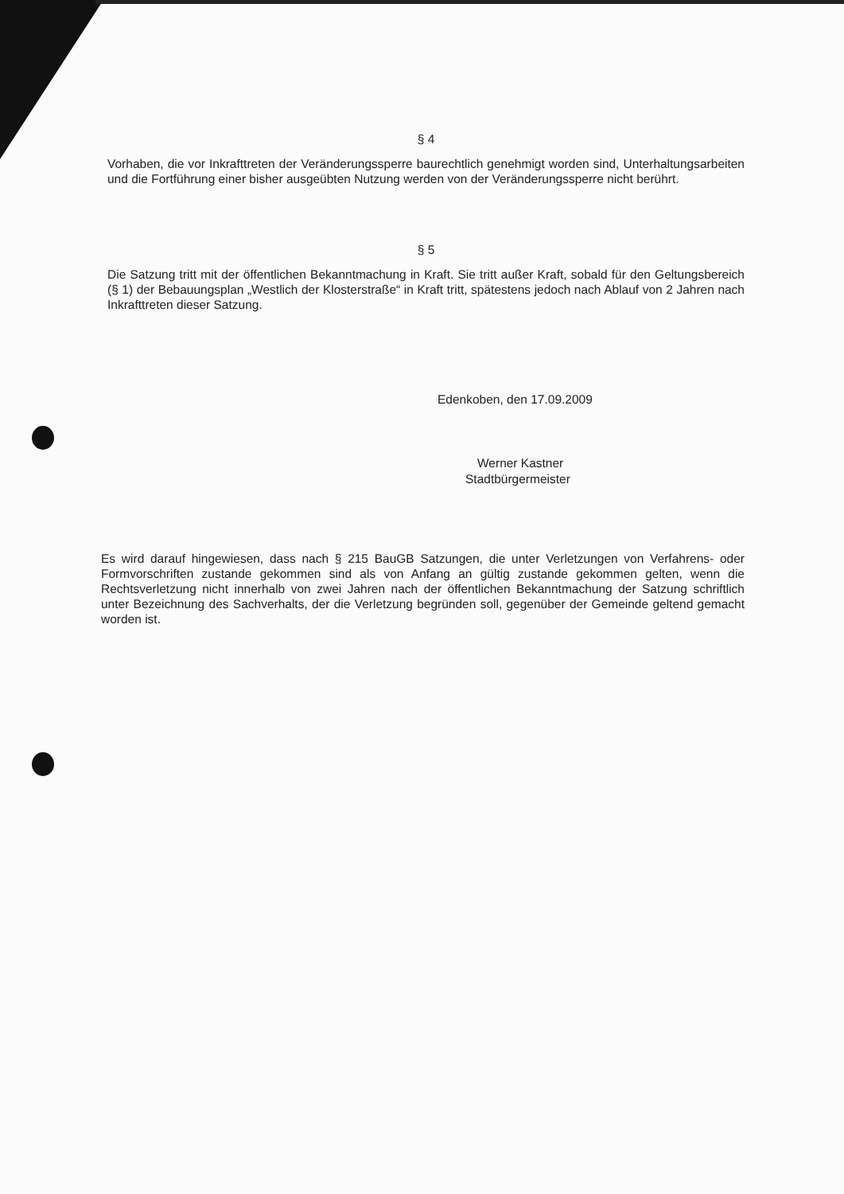§ 4
Vorhaben, die vor Inkrafttreten der Veränderungssperre baurechtlich genehmigt worden sind, Unterhaltungsarbeiten und die Fortführung einer bisher ausgeübten Nutzung werden von der Veränderungssperre nicht berührt.
§ 5
Die Satzung tritt mit der öffentlichen Bekanntmachung in Kraft. Sie tritt außer Kraft, sobald für den Geltungsbereich (§ 1) der Bebauungsplan „Westlich der Klosterstraße“ in Kraft tritt, spätestens jedoch nach Ablauf von 2 Jahren nach Inkrafttreten dieser Satzung.
Edenkoben, den 17.09.2009
Werner Kastner
Stadtbürgermeister
Es wird darauf hingewiesen, dass nach § 215 BauGB Satzungen, die unter Verletzungen von Verfahrens- oder Formvorschriften zustande gekommen sind als von Anfang an gültig zustande gekommen gelten, wenn die Rechtsverletzung nicht innerhalb von zwei Jahren nach der öffentlichen Bekanntmachung der Satzung schriftlich unter Bezeichnung des Sachverhalts, der die Verletzung begründen soll, gegenüber der Gemeinde geltend gemacht worden ist.